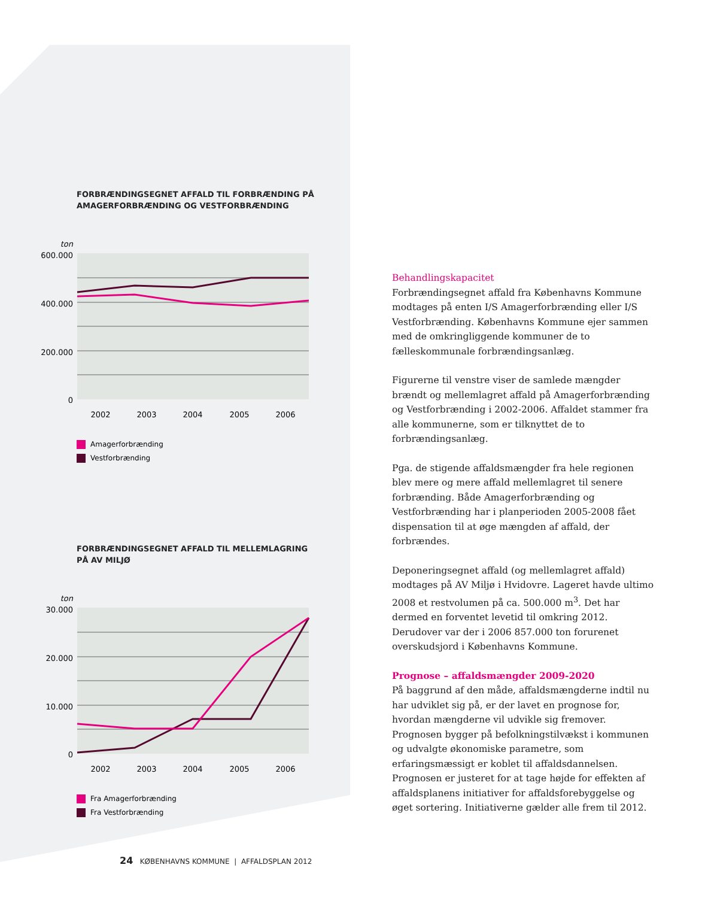FORBRÆNDINGSEGNET AFFALD TIL FORBRÆNDING PÅ
AMAGERFORBRÆNDING OG VESTFORBRÆNDING
ton
600.000
400.000
200.000
0
2002
2003
2004
2005
2006
Amagerforbrænding
Vestforbrænding
FORBRÆNDINGSEGNET AFFALD TIL MELLEMLAGRING
PÅ AV MILJØ
ton
30.000
20.000
10.000
0
2002
2003
2004
2005
2006
Fra Amagerforbrænding
Fra Vestforbrænding
Behandlingskapacitet
Forbrændingsegnet affald fra Københavns Kommune modtages på enten I/S Amagerforbrænding eller I/S Vestforbrænding. Københavns Kommune ejer sammen med de omkringliggende kommuner de to fælleskommunale forbrændingsanlæg.
Figurerne til venstre viser de samlede mængder brændt og mellemlagret affald på Amagerforbrænding og Vestforbrænding i 2002-2006. Affaldet stammer fra alle kommunerne, som er tilknyttet de to forbrændingsanlæg.
Pga. de stigende affaldsmængder fra hele regionen blev mere og mere affald mellemlagret til senere forbrænding. Både Amagerforbrænding og Vestforbrænding har i planperioden 2005-2008 fået dispensation til at øge mængden af affald, der forbrændes.
Deponeringsegnet affald (og mellemlagret affald) modtages på AV Miljø i Hvidovre. Lageret havde ultimo 2008 et restvolumen på ca. 500.000 m<sup>3</sup>. Det har dermed en forventet levetid til omkring 2012. Derudover var der i 2006 857.000 ton forurenet overskudsjord i Københavns Kommune.
Prognose – affaldsmængder 2009-2020
På baggrund af den måde, affaldsmængderne indtil nu har udviklet sig på, er der lavet en prognose for, hvordan mængderne vil udvikle sig fremover. Prognosen bygger på befolkningstilvækst i kommunen og udvalgte økonomiske parametre, som erfaringsmæssigt er koblet til affaldsdannelsen. Prognosen er justeret for at tage højde for effekten af affaldsplanens initiativer for affaldsforebyggelse og øget sortering. Initiativerne gælder alle frem til 2012.
24 KØBENHAVNS KOMMUNE | AFFALDSPLAN 2012